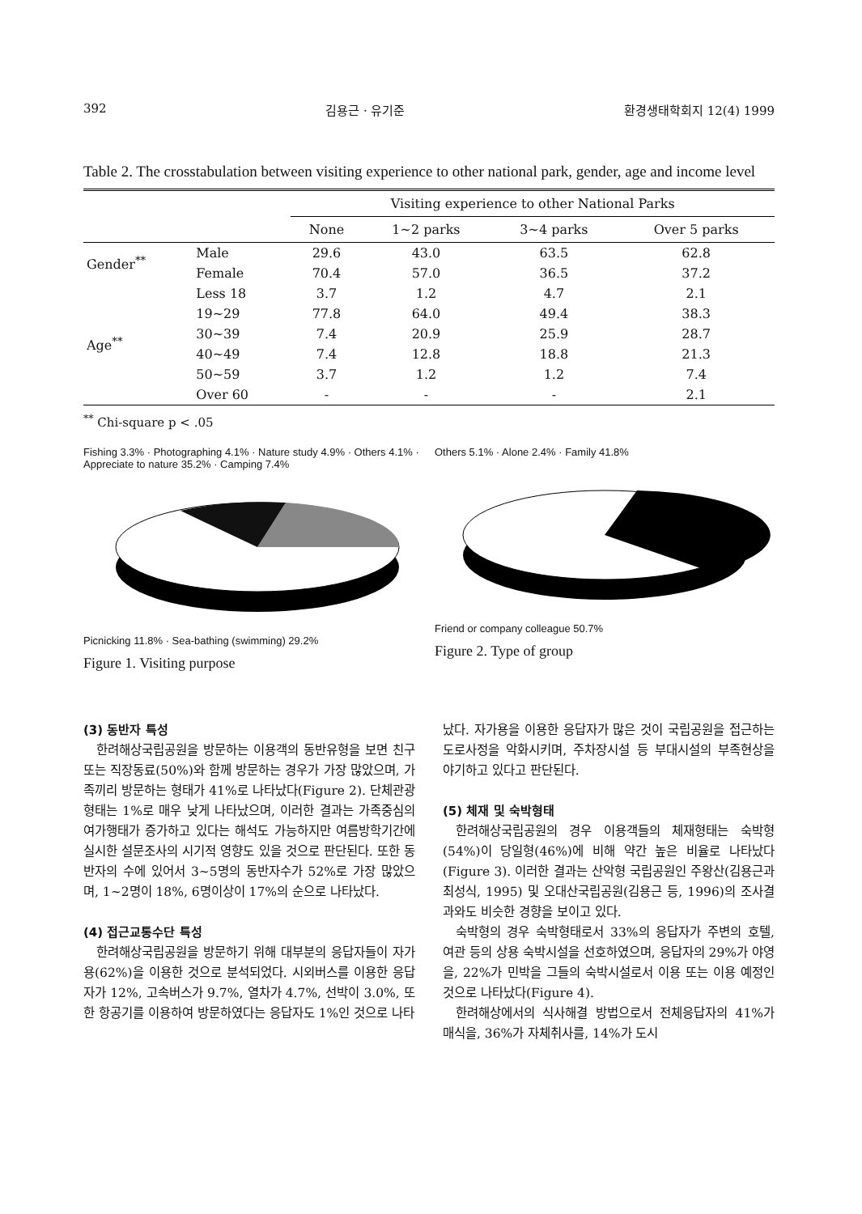392 김용근 · 유기준 환경생태학회지 12(4) 1999
Table 2. The crosstabulation between visiting experience to other national park, gender, age and income level
| | | Visiting experience to other National Parks | | | |
| --- | --- | --- | --- | --- | --- |
| | | None | 1~2 parks | 3~4 parks | Over 5 parks |
| Gender<sup>**</sup> | Male | 29.6 | 43.0 | 63.5 | 62.8 |
| | Female | 70.4 | 57.0 | 36.5 | 37.2 |
| Age<sup>**</sup> | Less 18 | 3.7 | 1.2 | 4.7 | 2.1 |
| | 19~29 | 77.8 | 64.0 | 49.4 | 38.3 |
| | 30~39 | 7.4 | 20.9 | 25.9 | 28.7 |
| | 40~49 | 7.4 | 12.8 | 18.8 | 21.3 |
| | 50~59 | 3.7 | 1.2 | 1.2 | 7.4 |
| | Over 60 | - | - | - | 2.1 |
<sup>**</sup> Chi-square p < .05
Fishing 3.3% · Photographing 4.1% · Nature study 4.9% · Others 4.1% · Appreciate to nature 35.2% · Camping 7.4%
Picnicking 11.8% · Sea-bathing (swimming) 29.2%
Figure 1. Visiting purpose
Others 5.1% · Alone 2.4% · Family 41.8%
Friend or company colleague 50.7%
Figure 2. Type of group
(3) 동반자 특성
한려해상국립공원을 방문하는 이용객의 동반유형을 보면 친구 또는 직장동료(50%)와 함께 방문하는 경우가 가장 많았으며, 가족끼리 방문하는 형태가 41%로 나타났다(Figure 2). 단체관광 형태는 1%로 매우 낮게 나타났으며, 이러한 결과는 가족중심의 여가행태가 증가하고 있다는 해석도 가능하지만 여름방학기간에 실시한 설문조사의 시기적 영향도 있을 것으로 판단된다. 또한 동반자의 수에 있어서 3~5명의 동반자수가 52%로 가장 많았으며, 1~2명이 18%, 6명이상이 17%의 순으로 나타났다.
(4) 접근교통수단 특성
한려해상국립공원을 방문하기 위해 대부분의 응답자들이 자가용(62%)을 이용한 것으로 분석되었다. 시외버스를 이용한 응답자가 12%, 고속버스가 9.7%, 열차가 4.7%, 선박이 3.0%, 또한 항공기를 이용하여 방문하였다는 응답자도 1%인 것으로 나타
났다. 자가용을 이용한 응답자가 많은 것이 국립공원을 접근하는 도로사정을 악화시키며, 주차장시설 등 부대시설의 부족현상을 야기하고 있다고 판단된다.
(5) 체재 및 숙박형태
한려해상국립공원의 경우 이용객들의 체재형태는 숙박형(54%)이 당일형(46%)에 비해 약간 높은 비율로 나타났다(Figure 3). 이러한 결과는 산악형 국립공원인 주왕산(김용근과 최성식, 1995) 및 오대산국립공원(김용근 등, 1996)의 조사결과와도 비슷한 경향을 보이고 있다.
숙박형의 경우 숙박형태로서 33%의 응답자가 주변의 호텔, 여관 등의 상용 숙박시설을 선호하였으며, 응답자의 29%가 야영을, 22%가 민박을 그들의 숙박시설로서 이용 또는 이용 예정인 것으로 나타났다(Figure 4).
한려해상에서의 식사해결 방법으로서 전체응답자의 41%가 매식을, 36%가 자체취사를, 14%가 도시